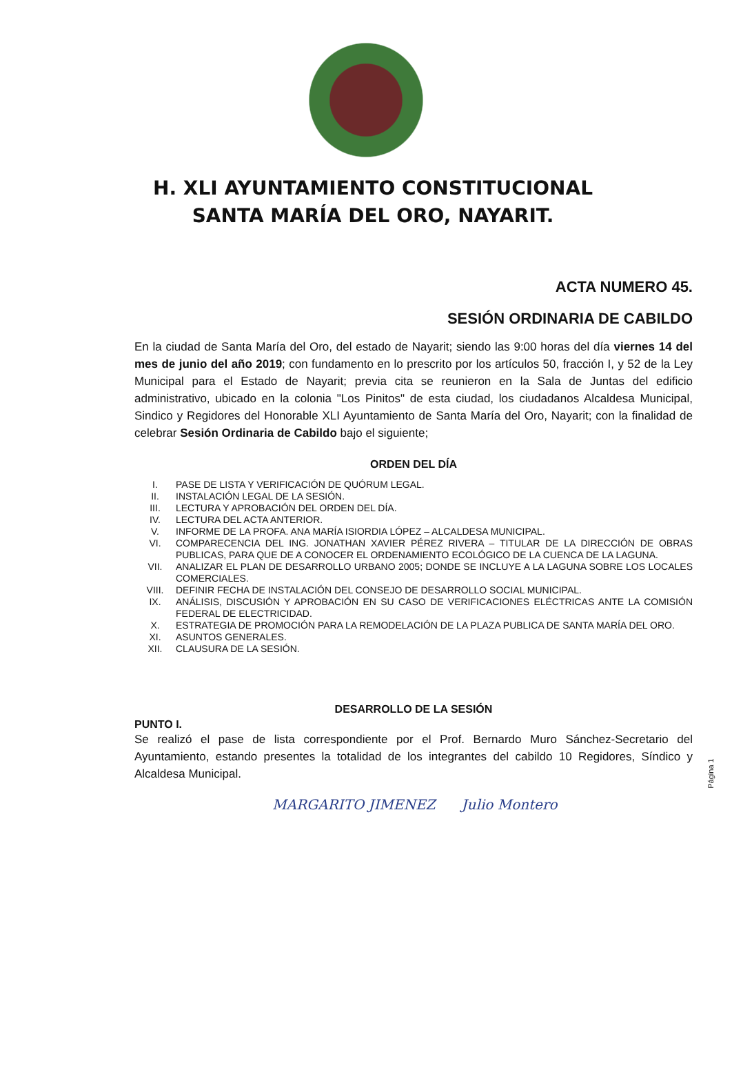H. XLI AYUNTAMIENTO CONSTITUCIONAL
SANTA MARÍA DEL ORO, NAYARIT.
ACTA NUMERO 45.
SESIÓN ORDINARIA DE CABILDO
En la ciudad de Santa María del Oro, del estado de Nayarit; siendo las 9:00 horas del día viernes 14 del mes de junio del año 2019; con fundamento en lo prescrito por los artículos 50, fracción I, y 52 de la Ley Municipal para el Estado de Nayarit; previa cita se reunieron en la Sala de Juntas del edificio administrativo, ubicado en la colonia "Los Pinitos" de esta ciudad, los ciudadanos Alcaldesa Municipal, Sindico y Regidores del Honorable XLI Ayuntamiento de Santa María del Oro, Nayarit; con la finalidad de celebrar Sesión Ordinaria de Cabildo bajo el siguiente;
ORDEN DEL DÍA
I. PASE DE LISTA Y VERIFICACIÓN DE QUÓRUM LEGAL.
II. INSTALACIÓN LEGAL DE LA SESIÓN.
III. LECTURA Y APROBACIÓN DEL ORDEN DEL DÍA.
IV. LECTURA DEL ACTA ANTERIOR.
V. INFORME DE LA PROFA. ANA MARÍA ISIORDIA LÓPEZ – ALCALDESA MUNICIPAL.
VI. COMPARECENCIA DEL ING. JONATHAN XAVIER PÉREZ RIVERA – TITULAR DE LA DIRECCIÓN DE OBRAS PUBLICAS, PARA QUE DE A CONOCER EL ORDENAMIENTO ECOLÓGICO DE LA CUENCA DE LA LAGUNA.
VII. ANALIZAR EL PLAN DE DESARROLLO URBANO 2005; DONDE SE INCLUYE A LA LAGUNA SOBRE LOS LOCALES COMERCIALES.
VIII. DEFINIR FECHA DE INSTALACIÓN DEL CONSEJO DE DESARROLLO SOCIAL MUNICIPAL.
IX. ANÁLISIS, DISCUSIÓN Y APROBACIÓN EN SU CASO DE VERIFICACIONES ELÉCTRICAS ANTE LA COMISIÓN FEDERAL DE ELECTRICIDAD.
X. ESTRATEGIA DE PROMOCIÓN PARA LA REMODELACIÓN DE LA PLAZA PUBLICA DE SANTA MARÍA DEL ORO.
XI. ASUNTOS GENERALES.
XII. CLAUSURA DE LA SESIÓN.
DESARROLLO DE LA SESIÓN
PUNTO I.
Se realizó el pase de lista correspondiente por el Prof. Bernardo Muro Sánchez-Secretario del Ayuntamiento, estando presentes la totalidad de los integrantes del cabildo 10 Regidores, Síndico y Alcaldesa Municipal.
MARGARITO JIMENEZ Julio Montero
Página 1